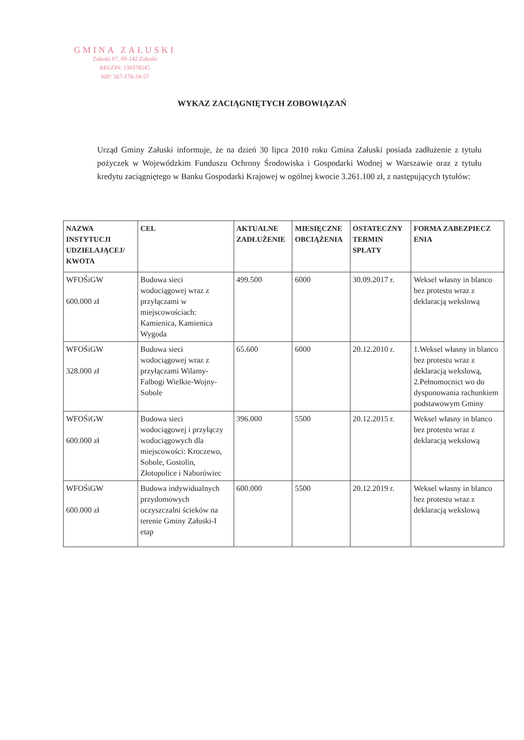GMINA ZAŁUSKI
Załuski 67, 09-142 Załuski
REGON: 130378545
NIP: 567-178-34-57
WYKAZ ZACIĄGNIĘTYCH ZOBOWIĄZAŃ
Urząd Gminy Załuski informuje, że na dzień 30 lipca 2010 roku Gmina Załuski posiada zadłużenie z tytułu pożyczek w Wojewódzkim Funduszu Ochrony Środowiska i Gospodarki Wodnej w Warszawie oraz z tytułu kredytu zaciągniętego w Banku Gospodarki Krajowej w ogólnej kwocie 3.261.100 zł, z następujących tytułów:
| NAZWA INSTYTUCJI UDZIELAJĄCEJ/ KWOTA | CEL | AKTUALNE ZADŁUŻENIE | MIESIĘCZNE OBCIĄŻENIA | OSTATECZNY TERMIN SPŁATY | FORMA ZABEZPIECZ ENIA |
| --- | --- | --- | --- | --- | --- |
| WFOŚiGW 600.000 zł | Budowa sieci wodociągowej wraz z przyłączami w miejscowościach: Kamienica, Kamienica Wygoda | 499.500 | 6000 | 30.09.2017 r. | Weksel własny in blanco bez protestu wraz z deklaracją wekslową |
| WFOŚiGW 328.000 zł | Budowa sieci wodociągowej wraz z przyłączami Wilamy-Falbogi Wielkie-Wojny-Sobole | 65.600 | 6000 | 20.12.2010 r. | 1.Weksel własny in blanco bez protestu wraz z deklaracją wekslową, 2.Pełnomocnict wo do dysponowania rachunkiem podstawowym Gminy |
| WFOŚiGW 600.000 zł | Budowa sieci wodociągowej i przyłączy wodociągowych dla miejscowości: Kroczewo, Sobole, Gostolin, Złotopolice i Naborówiec | 396.000 | 5500 | 20.12.2015 r. | Weksel własny in blanco bez protestu wraz z deklaracją wekslową |
| WFOŚiGW 600.000 zł | Budowa indywidualnych przydomowych oczyszczalni ścieków na terenie Gminy Załuski-I etap | 600.000 | 5500 | 20.12.2019 r. | Weksel własny in blanco bez protestu wraz z deklaracją wekslową |